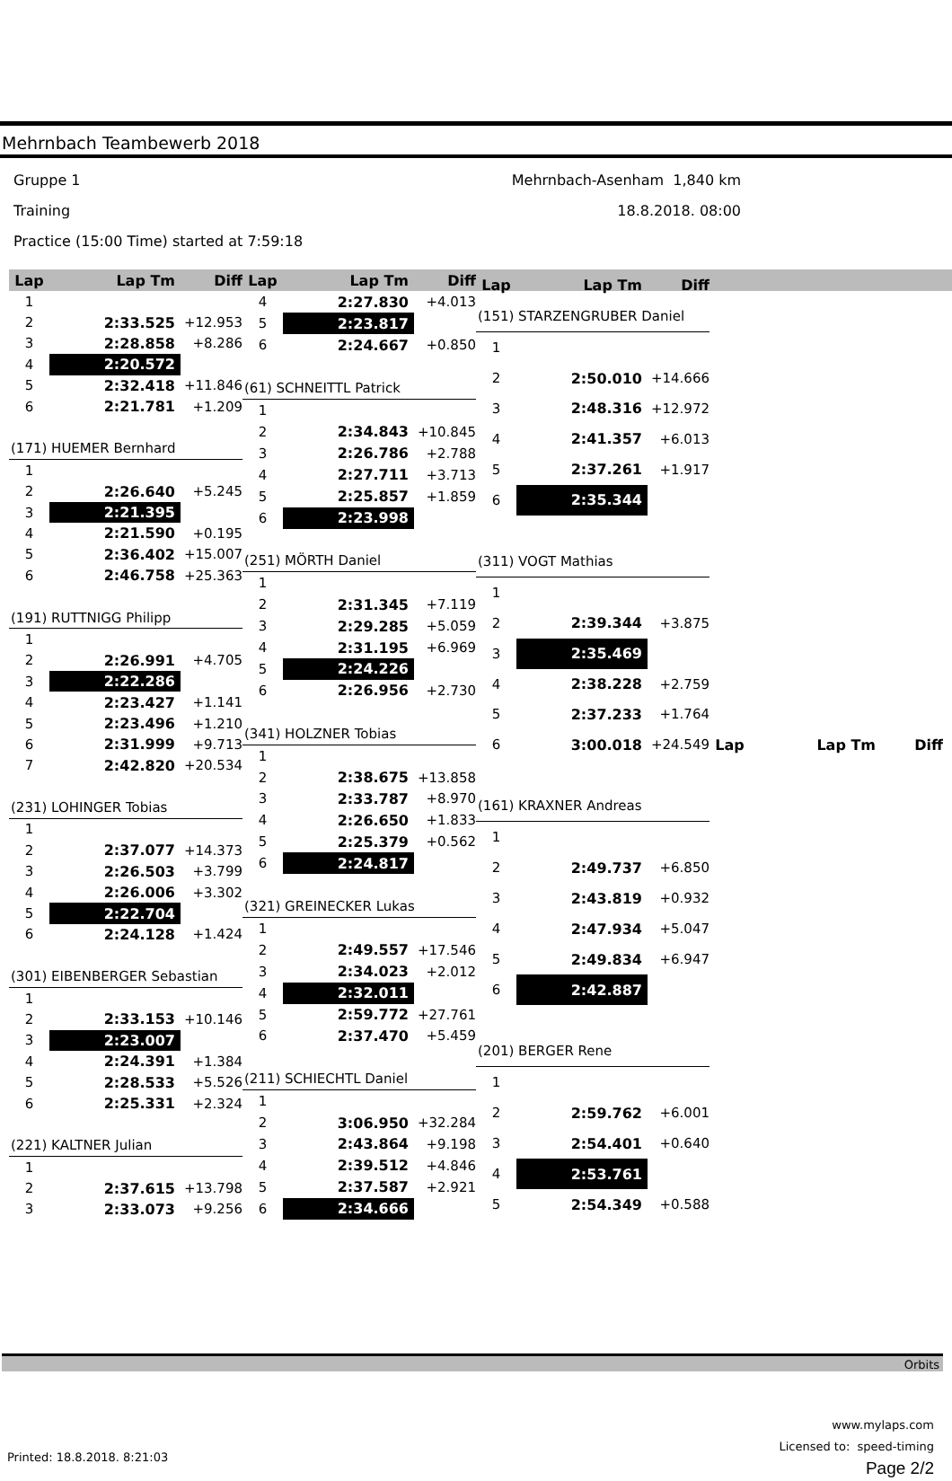Mehrnbach Teambewerb 2018
Gruppe 1 Mehrnbach-Asenham 1,840 km
Training 18.8.2018. 08:00
Practice (15:00 Time) started at 7:59:18
| Lap | Lap Tm | Diff |
| --- | --- | --- |
| 1 | | |
| 2 | 2:33.525 | +12.953 |
| 3 | 2:28.858 | +8.286 |
| 4 | 2:20.572 | |
| 5 | 2:32.418 | +11.846 |
| 6 | 2:21.781 | +1.209 |
| (171) HUEMER Bernhard | | |
| 1 | | |
| 2 | 2:26.640 | +5.245 |
| 3 | 2:21.395 | |
| 4 | 2:21.590 | +0.195 |
| 5 | 2:36.402 | +15.007 |
| 6 | 2:46.758 | +25.363 |
| (191) RUTTNIGG Philipp | | |
| 1 | | |
| 2 | 2:26.991 | +4.705 |
| 3 | 2:22.286 | |
| 4 | 2:23.427 | +1.141 |
| 5 | 2:23.496 | +1.210 |
| 6 | 2:31.999 | +9.713 |
| 7 | 2:42.820 | +20.534 |
| (231) LOHINGER Tobias | | |
| 1 | | |
| 2 | 2:37.077 | +14.373 |
| 3 | 2:26.503 | +3.799 |
| 4 | 2:26.006 | +3.302 |
| 5 | 2:22.704 | |
| 6 | 2:24.128 | +1.424 |
| (301) EIBENBERGER Sebastian | | |
| 1 | | |
| 2 | 2:33.153 | +10.146 |
| 3 | 2:23.007 | |
| 4 | 2:24.391 | +1.384 |
| 5 | 2:28.533 | +5.526 |
| 6 | 2:25.331 | +2.324 |
| (221) KALTNER Julian | | |
| 1 | | |
| 2 | 2:37.615 | +13.798 |
| 3 | 2:33.073 | +9.256 |
| Lap | Lap Tm | Diff |
| --- | --- | --- |
| 4 | 2:27.830 | +4.013 |
| 5 | 2:23.817 | |
| 6 | 2:24.667 | +0.850 |
| (61) SCHNEITTL Patrick | | |
| 1 | | |
| 2 | 2:34.843 | +10.845 |
| 3 | 2:26.786 | +2.788 |
| 4 | 2:27.711 | +3.713 |
| 5 | 2:25.857 | +1.859 |
| 6 | 2:23.998 | |
| (251) MÖRTH Daniel | | |
| 1 | | |
| 2 | 2:31.345 | +7.119 |
| 3 | 2:29.285 | +5.059 |
| 4 | 2:31.195 | +6.969 |
| 5 | 2:24.226 | |
| 6 | 2:26.956 | +2.730 |
| (341) HOLZNER Tobias | | |
| 1 | | |
| 2 | 2:38.675 | +13.858 |
| 3 | 2:33.787 | +8.970 |
| 4 | 2:26.650 | +1.833 |
| 5 | 2:25.379 | +0.562 |
| 6 | 2:24.817 | |
| (321) GREINECKER Lukas | | |
| 1 | | |
| 2 | 2:49.557 | +17.546 |
| 3 | 2:34.023 | +2.012 |
| 4 | 2:32.011 | |
| 5 | 2:59.772 | +27.761 |
| 6 | 2:37.470 | +5.459 |
| (211) SCHIECHTL Daniel | | |
| 1 | | |
| 2 | 3:06.950 | +32.284 |
| 3 | 2:43.864 | +9.198 |
| 4 | 2:39.512 | +4.846 |
| 5 | 2:37.587 | +2.921 |
| 6 | 2:34.666 | |
| Lap | Lap Tm | Diff |
| --- | --- | --- |
| (151) STARZENGRUBER Daniel | | |
| 1 | | |
| 2 | 2:50.010 | +14.666 |
| 3 | 2:48.316 | +12.972 |
| 4 | 2:41.357 | +6.013 |
| 5 | 2:37.261 | +1.917 |
| 6 | 2:35.344 | |
| (311) VOGT Mathias | | |
| 1 | | |
| 2 | 2:39.344 | +3.875 |
| 3 | 2:35.469 | |
| 4 | 2:38.228 | +2.759 |
| 5 | 2:37.233 | +1.764 |
| 6 | 3:00.018 | +24.549 |
| (161) KRAXNER Andreas | | |
| 1 | | |
| 2 | 2:49.737 | +6.850 |
| 3 | 2:43.819 | +0.932 |
| 4 | 2:47.934 | +5.047 |
| 5 | 2:49.834 | +6.947 |
| 6 | 2:42.887 | |
| (201) BERGER Rene | | |
| 1 | | |
| 2 | 2:59.762 | +6.001 |
| 3 | 2:54.401 | +0.640 |
| 4 | 2:53.761 | |
| 5 | 2:54.349 | +0.588 |
| Lap | Lap Tm | Diff |
| --- | --- | --- |
Orbits
www.mylaps.com
Licensed to: speed-timing
Page 2/2
Printed: 18.8.2018. 8:21:03